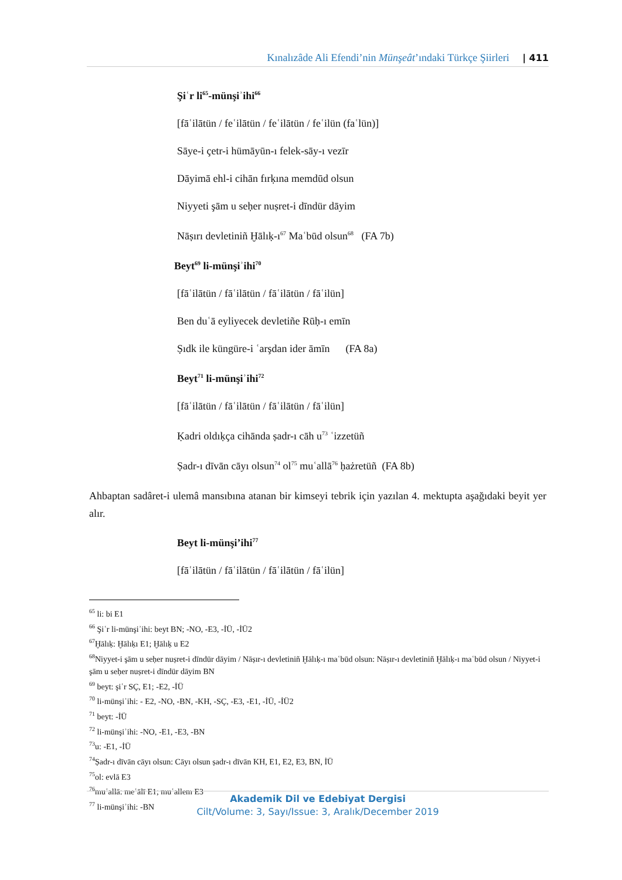Kınalızâde Ali Efendi’nin Münşeât’ındaki Türkçe Şiirleri | 411
Şiʿr li<sup>65</sup>-münşiʾihi<sup>66</sup>
[fāʿilātün / feʿilātün / feʿilātün / feʿilün (faʿlün)]
Sāye-i çetr-i hümāyūn-ı felek-sāy-ı vezīr
Dāyimā ehl-i cihān fırḳına memdūd olsun
Niyyeti şām u seḥer nuṣret-i dīndür dāyim
Nāṣırı devletiniñ Ḫālıḳ-ı<sup>67</sup> Maʿbūd olsun<sup>68</sup> (FA 7b)
Beyt<sup>69</sup> li-münşiʾihi<sup>70</sup>
[fāʿilātün / fāʿilātün / fāʿilātün / fāʿilün]
Ben duʿā eyliyecek devletiñe Rūḥ-ı emīn
Ṣıdk ile küngüre-i ʿarşdan ider āmīn (FA 8a)
Beyt<sup>71</sup> li-münşiʾihi<sup>72</sup>
[fāʿilātün / fāʿilātün / fāʿilātün / fāʿilün]
Ḳadri oldıḳça cihānda ṣadr-ı cāh u<sup>73</sup> ʿizzetüñ
Ṣadr-ı dīvān cāyı olsun<sup>74</sup> ol<sup>75</sup> muʿallā<sup>76</sup> ḥażretüñ (FA 8b)
Ahbaptan sadâret-i ulemâ mansıbına atanan bir kimseyi tebrik için yazılan 4. mektupta aşağıdaki beyit yer alır.
Beyt li-münşi’ihi<sup>77</sup>
[fāʿilātün / fāʿilātün / fāʿilātün / fāʿilün]
<sup>65</sup> li: bi E1
<sup>66</sup> Şiʿr li-münşiʾihi: beyt BN; -NO, -E3, -İÜ, -İÜ2
<sup>67</sup> Ḫālıḳ: Ḫālıḳı E1; Ḫālıḳ u E2
<sup>68</sup> Niyyet-i şām u seḥer nuṣret-i dīndür dāyim / Nāṣır-ı devletiniñ Ḫālıḳ-ı maʿbūd olsun: Nāṣır-ı devletiniñ Ḫālıḳ-ı maʿbūd olsun / Niyyet-i şām u seḥer nuṣret-i dīndür dāyim BN
<sup>69</sup> beyt: şiʿr SÇ, E1; -E2, -İÜ
<sup>70</sup> li-münşiʾihi: - E2, -NO, -BN, -KH, -SÇ, -E3, -E1, -İÜ, -İÜ2
<sup>71</sup> beyt: -İÜ
<sup>72</sup> li-münşiʾihi: -NO, -E1, -E3, -BN
<sup>73</sup> u: -E1, -İÜ
<sup>74</sup> Ṣadr-ı dīvān cāyı olsun: Cāyı olsun ṣadr-ı dīvān KH, E1, E2, E3, BN, İÜ
<sup>75</sup> ol: evlā E3
<sup>76</sup> muʿallā: meʿālī E1; muʿallem E3
<sup>77</sup> li-münşiʾihi: -BN
Akademik Dil ve Edebiyat Dergisi
Cilt/Volume: 3, Sayı/Issue: 3, Aralık/December 2019